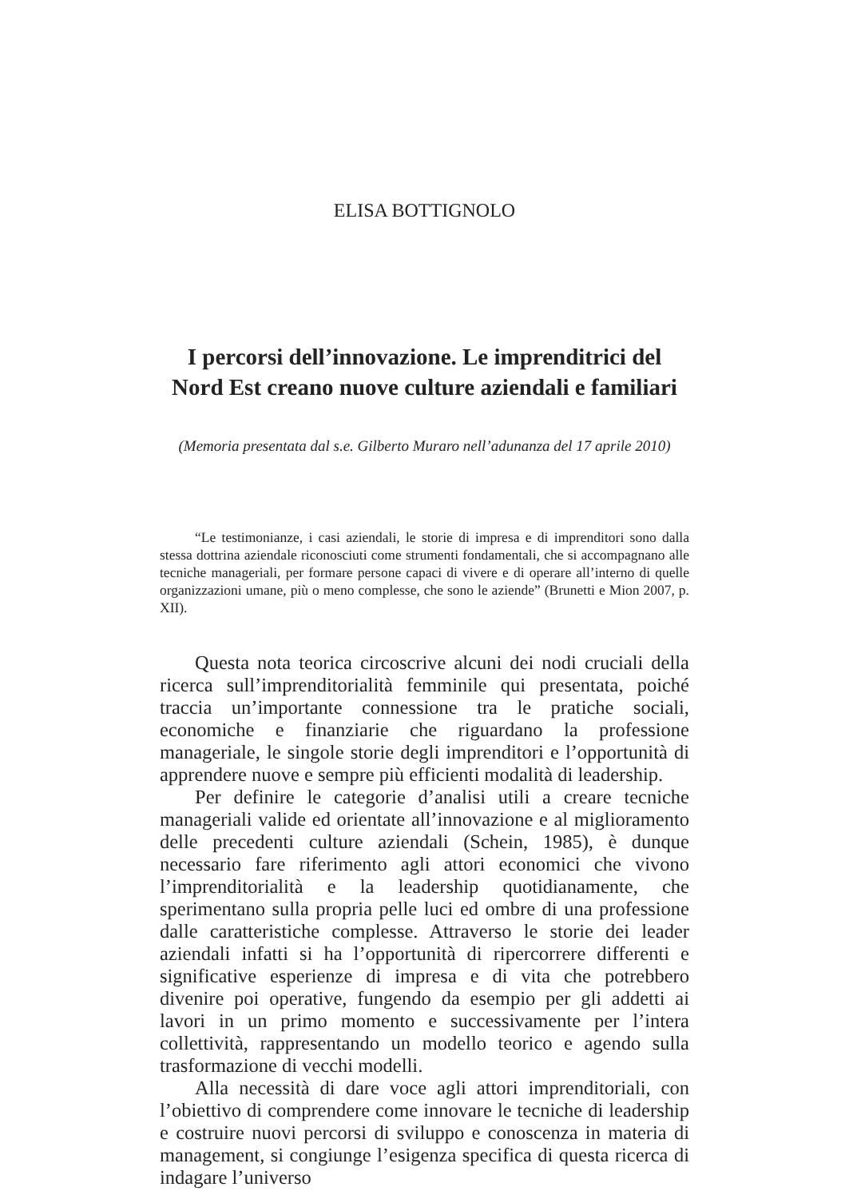ELISA BOTTIGNOLO
I percorsi dell’innovazione. Le imprenditrici del
Nord Est creano nuove culture aziendali e familiari
(Memoria presentata dal s.e. Gilberto Muraro nell’adunanza del 17 aprile 2010)
“Le testimonianze, i casi aziendali, le storie di impresa e di imprenditori sono dalla stessa dottrina aziendale riconosciuti come strumenti fondamentali, che si accompagnano alle tecniche manageriali, per formare persone capaci di vivere e di operare all’interno di quelle organizzazioni umane, più o meno complesse, che sono le aziende” (Brunetti e Mion 2007, p. XII).
Questa nota teorica circoscrive alcuni dei nodi cruciali della ricerca sull’imprenditorialità femminile qui presentata, poiché traccia un’importante connessione tra le pratiche sociali, economiche e finanziarie che riguardano la professione manageriale, le singole storie degli imprenditori e l’opportunità di apprendere nuove e sempre più efficienti modalità di leadership.
Per definire le categorie d’analisi utili a creare tecniche manageriali valide ed orientate all’innovazione e al miglioramento delle precedenti culture aziendali (Schein, 1985), è dunque necessario fare riferimento agli attori economici che vivono l’imprenditorialità e la leadership quotidianamente, che sperimentano sulla propria pelle luci ed ombre di una professione dalle caratteristiche complesse. Attraverso le storie dei leader aziendali infatti si ha l’opportunità di ripercorrere differenti e significative esperienze di impresa e di vita che potrebbero divenire poi operative, fungendo da esempio per gli addetti ai lavori in un primo momento e successivamente per l’intera collettività, rappresentando un modello teorico e agendo sulla trasformazione di vecchi modelli.
Alla necessità di dare voce agli attori imprenditoriali, con l’obiettivo di comprendere come innovare le tecniche di leadership e costruire nuovi percorsi di sviluppo e conoscenza in materia di management, si congiunge l’esigenza specifica di questa ricerca di indagare l’universo